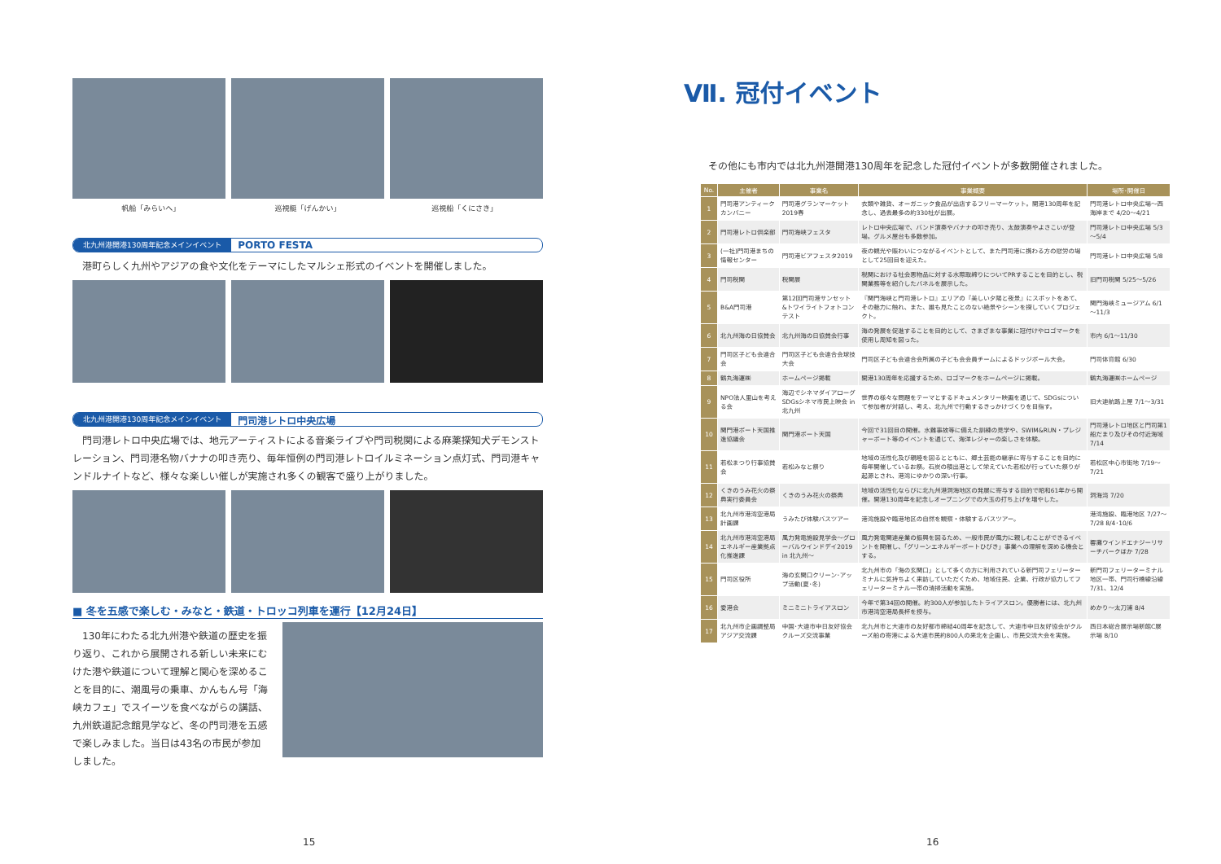帆船「みらいへ」 巡視艇「げんかい」 巡視船「くにさき」
北九州港開港130周年記念メインイベント PORTO FESTA
　港町らしく九州やアジアの食や文化をテーマにしたマルシェ形式のイベントを開催しました。
北九州港開港130周年記念メインイベント 門司港レトロ中央広場
　門司港レトロ中央広場では、地元アーティストによる音楽ライブや門司税関による麻薬探知犬デモンストレーション、門司港名物バナナの叩き売り、毎年恒例の門司港レトロイルミネーション点灯式、門司港キャンドルナイトなど、様々な楽しい催しが実施され多くの観客で盛り上がりました。
■ 冬を五感で楽しむ・みなと・鉄道・トロッコ列車を運行【12月24日】
　130年にわたる北九州港や鉄道の歴史を振り返り、これから展開される新しい未来にむけた港や鉄道について理解と関心を深めることを目的に、潮風号の乗車、かんもん号「海峡カフェ」でスイーツを食べながらの講話、九州鉄道記念館見学など、冬の門司港を五感で楽しみました。当日は43名の市民が参加しました。
15
Ⅶ. 冠付イベント
その他にも市内では北九州港開港130周年を記念した冠付イベントが多数開催されました。
| No. | 主催者 | 事業名 | 事業概要 | 場所･開催日 |
| --- | --- | --- | --- | --- |
| 1 | 門司港アンティークカンパニー | 門司港グランマーケット2019春 | 衣類や雑貨、オーガニック食品が出店するフリーマーケット。開港130周年を記念し、過去最多の約330社が出展。 | 門司港レトロ中央広場～西海岸まで 4/20～4/21 |
| 2 | 門司港レトロ倶楽部 | 門司海峡フェスタ | レトロ中央広場で、バンド演奏やバナナの叩き売り、太鼓演奏やよさこいが登場。グルメ屋台も多数参加。 | 門司港レトロ中央広場 5/3～5/4 |
| 3 | (一社)門司港まちの情報センター | 門司港ビアフェスタ2019 | 夜の観光や賑わいにつながるイベントとして、また門司港に携わる方の慰労の場として25回目を迎えた。 | 門司港レトロ中央広場 5/8 |
| 4 | 門司税関 | 税関展 | 税関における社会悪物品に対する水際取締りについてPRすることを目的とし、税関業務等を紹介したパネルを展示した。 | 旧門司税関 5/25～5/26 |
| 5 | B&A門司港 | 第12回門司港サンセット&トワイライトフォトコンテスト | 『関門海峡と門司港レトロ』エリアの『美しい夕陽と夜景』にスポットをあて、その魅力に触れ、また、誰も見たことのない絶景やシーンを探していくプロジェクト。 | 関門海峡ミュージアム 6/1～11/3 |
| 6 | 北九州海の日協賛会 | 北九州海の日協賛会行事 | 海の発展を促進することを目的として、さまざまな事業に冠付けやロゴマークを使用し周知を図った。 | 市内 6/1～11/30 |
| 7 | 門司区子ども会連合会 | 門司区子ども会連合会球技大会 | 門司区子ども会連合会所属の子ども会会員チームによるドッジボール大会。 | 門司体育館 6/30 |
| 8 | 鶴丸海運㈱ | ホームページ掲載 | 開港130周年を応援するため、ロゴマークをホームページに掲載。 | 鶴丸海運㈱ホームページ |
| 9 | NPO法人里山を考える会 | 海辺でシネマダイアローグSDGsシネマ市民上映会 in 北九州 | 世界の様々な問題をテーマとするドキュメンタリー映画を通じて、SDGsについて参加者が対話し、考え、北九州で行動するきっかけづくりを目指す。 | 旧大連航路上屋 7/1～3/31 |
| 10 | 関門港ボート天国推進協議会 | 関門港ボート天国 | 今回で31回目の開催。水難事故等に備えた訓練の見学や、SWIM&RUN・プレジャーボート等のイベントを通じて、海洋レジャーの楽しさを体験。 | 門司港レトロ地区と門司第1船だまり及びその付近海域 7/14 |
| 11 | 若松まつり行事協賛会 | 若松みなと祭り | 地域の活性化及び親睦を図るとともに、郷土芸能の継承に寄与することを目的に毎年開催しているお祭。石炭の積出港として栄えていた若松が行っていた祭りが起源とされ、港湾にゆかりの深い行事。 | 若松区中心市街地 7/19～7/21 |
| 12 | くきのうみ花火の祭典実行委員会 | くきのうみ花火の祭典 | 地域の活性化ならびに北九州港洞海地区の発展に寄与する目的で昭和61年から開催。開港130周年を記念しオープニングでの大玉の打ち上げを増やした。 | 洞海湾 7/20 |
| 13 | 北九州市港湾空港局計画課 | うみたび体験バスツアー | 港湾施設や臨港地区の自然を観察・体験するバスツアー。 | 港湾施設、臨港地区 7/27～7/28 8/4･10/6 |
| 14 | 北九州市港湾空港局エネルギー産業拠点化推進課 | 風力発電施設見学会～グローバルウインドデイ2019 in 北九州～ | 風力発電関連産業の振興を図るため、一般市民が風力に親しむことができるイベントを開催し、「グリーンエネルギーポートひびき」事業への理解を深める機会とする。 | 響灘ウインドエナジーリサーチパークほか 7/28 |
| 15 | 門司区役所 | 海の玄関口クリーン･アップ活動(夏･冬) | 北九州市の「海の玄関口」として多くの方に利用されている新門司フェリーターミナルに気持ちよく来訪していただくため、地域住民、企業、行政が協力してフェリーターミナル一帯の清掃活動を実施。 | 新門司フェリーターミナル地区一帯、門司行橋線沿線 7/31、12/4 |
| 16 | 愛港会 | ミニミニトライアスロン | 今年で第34回の開催。約300人が参加したトライアスロン。優勝者には、北九州市港湾空港局長杯を授与。 | めかり～太刀浦 8/4 |
| 17 | 北九州市企画調整局アジア交流課 | 中国･大連市中日友好協会クルーズ交流事業 | 北九州市と大連市の友好都市締結40周年を記念して、大連市中日友好協会がクルーズ船の寄港による大連市民約800人の来北を企画し、市民交流大会を実施。 | 西日本総合展示場新館C展示場 8/10 |
16